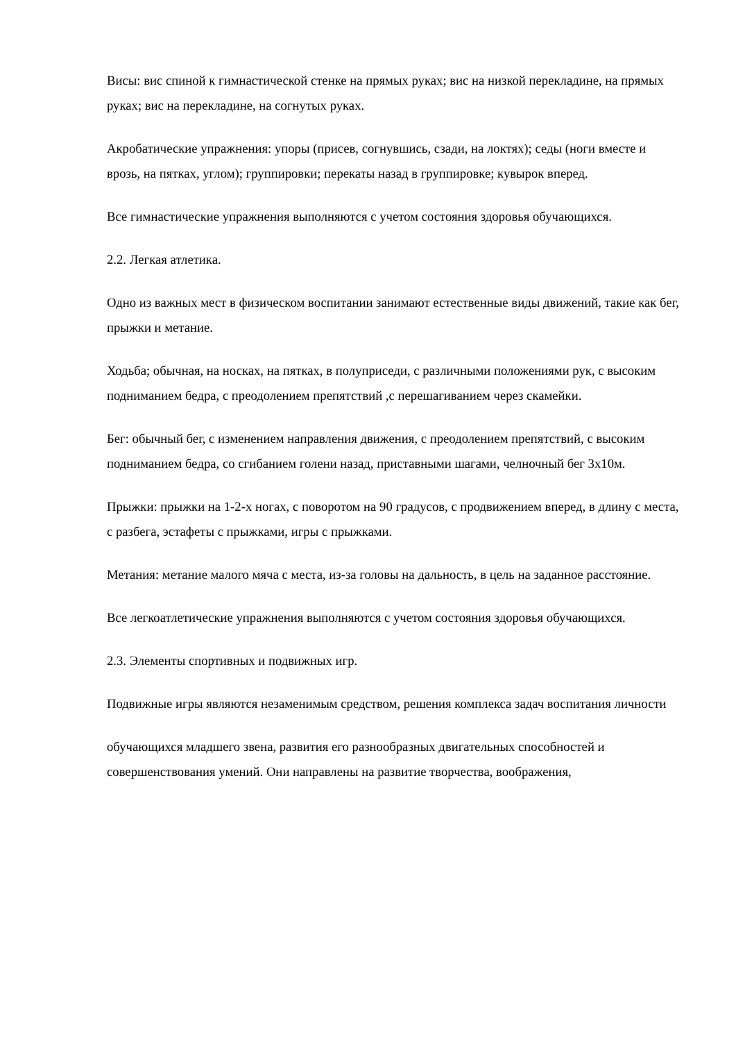Висы: вис спиной к гимнастической стенке на прямых руках; вис на низкой перекладине, на прямых руках; вис на перекладине, на согнутых руках.
Акробатические упражнения: упоры (присев, согнувшись, сзади, на локтях); седы (ноги вместе и врозь, на пятках, углом); группировки; перекаты назад в группировке; кувырок вперед.
Все гимнастические упражнения выполняются с учетом состояния здоровья обучающихся.
2.2. Легкая атлетика.
Одно из важных мест в физическом воспитании занимают естественные виды движений, такие как бег, прыжки и метание.
Ходьба; обычная, на носках, на пятках, в полуприседи, с различными положениями рук, с высоким подниманием бедра, с преодолением препятствий ,с перешагиванием через скамейки.
Бег: обычный бег, с изменением направления движения, с преодолением препятствий, с высоким подниманием бедра, со сгибанием голени назад, приставными шагами, челночный бег 3х10м.
Прыжки: прыжки на 1-2-х ногах, с поворотом на 90 градусов, с продвижением вперед, в длину с места, с разбега, эстафеты с прыжками, игры с прыжками.
Метания: метание малого мяча с места, из-за головы на дальность, в цель на заданное расстояние.
Все легкоатлетические упражнения выполняются с учетом состояния здоровья обучающихся.
2.3. Элементы спортивных и подвижных игр.
Подвижные игры являются незаменимым средством, решения комплекса задач воспитания личности
обучающихся младшего звена, развития его разнообразных двигательных способностей и совершенствования умений. Они направлены на развитие творчества, воображения,